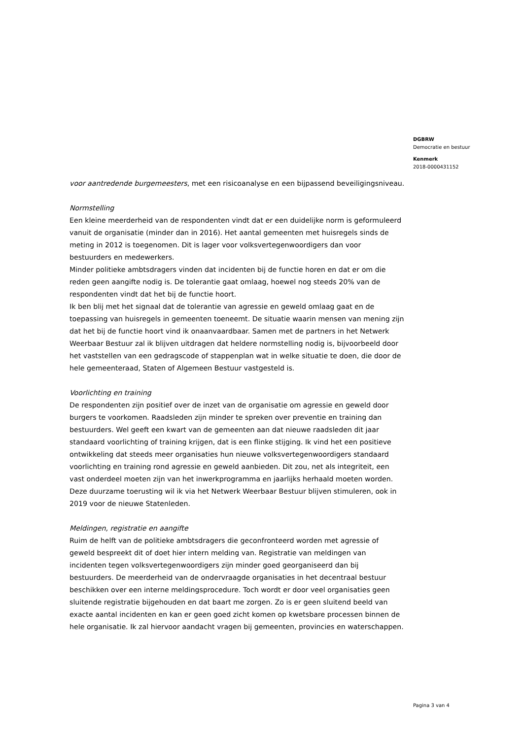DGBRW
Democratie en bestuur
Kenmerk
2018-0000431152
voor aantredende burgemeesters, met een risicoanalyse en een bijpassend beveiligingsniveau.
Normstelling
Een kleine meerderheid van de respondenten vindt dat er een duidelijke norm is geformuleerd vanuit de organisatie (minder dan in 2016). Het aantal gemeenten met huisregels sinds de meting in 2012 is toegenomen. Dit is lager voor volksvertegenwoordigers dan voor bestuurders en medewerkers.
Minder politieke ambtsdragers vinden dat incidenten bij de functie horen en dat er om die reden geen aangifte nodig is. De tolerantie gaat omlaag, hoewel nog steeds 20% van de respondenten vindt dat het bij de functie hoort.
Ik ben blij met het signaal dat de tolerantie van agressie en geweld omlaag gaat en de toepassing van huisregels in gemeenten toeneemt. De situatie waarin mensen van mening zijn dat het bij de functie hoort vind ik onaanvaardbaar. Samen met de partners in het Netwerk Weerbaar Bestuur zal ik blijven uitdragen dat heldere normstelling nodig is, bijvoorbeeld door het vaststellen van een gedragscode of stappenplan wat in welke situatie te doen, die door de hele gemeenteraad, Staten of Algemeen Bestuur vastgesteld is.
Voorlichting en training
De respondenten zijn positief over de inzet van de organisatie om agressie en geweld door burgers te voorkomen. Raadsleden zijn minder te spreken over preventie en training dan bestuurders. Wel geeft een kwart van de gemeenten aan dat nieuwe raadsleden dit jaar standaard voorlichting of training krijgen, dat is een flinke stijging. Ik vind het een positieve ontwikkeling dat steeds meer organisaties hun nieuwe volksvertegenwoordigers standaard voorlichting en training rond agressie en geweld aanbieden. Dit zou, net als integriteit, een vast onderdeel moeten zijn van het inwerkprogramma en jaarlijks herhaald moeten worden. Deze duurzame toerusting wil ik via het Netwerk Weerbaar Bestuur blijven stimuleren, ook in 2019 voor de nieuwe Statenleden.
Meldingen, registratie en aangifte
Ruim de helft van de politieke ambtsdragers die geconfronteerd worden met agressie of geweld bespreekt dit of doet hier intern melding van. Registratie van meldingen van incidenten tegen volksvertegenwoordigers zijn minder goed georganiseerd dan bij bestuurders. De meerderheid van de ondervraagde organisaties in het decentraal bestuur beschikken over een interne meldingsprocedure. Toch wordt er door veel organisaties geen sluitende registratie bijgehouden en dat baart me zorgen. Zo is er geen sluitend beeld van exacte aantal incidenten en kan er geen goed zicht komen op kwetsbare processen binnen de hele organisatie. Ik zal hiervoor aandacht vragen bij gemeenten, provincies en waterschappen.
Pagina 3 van 4